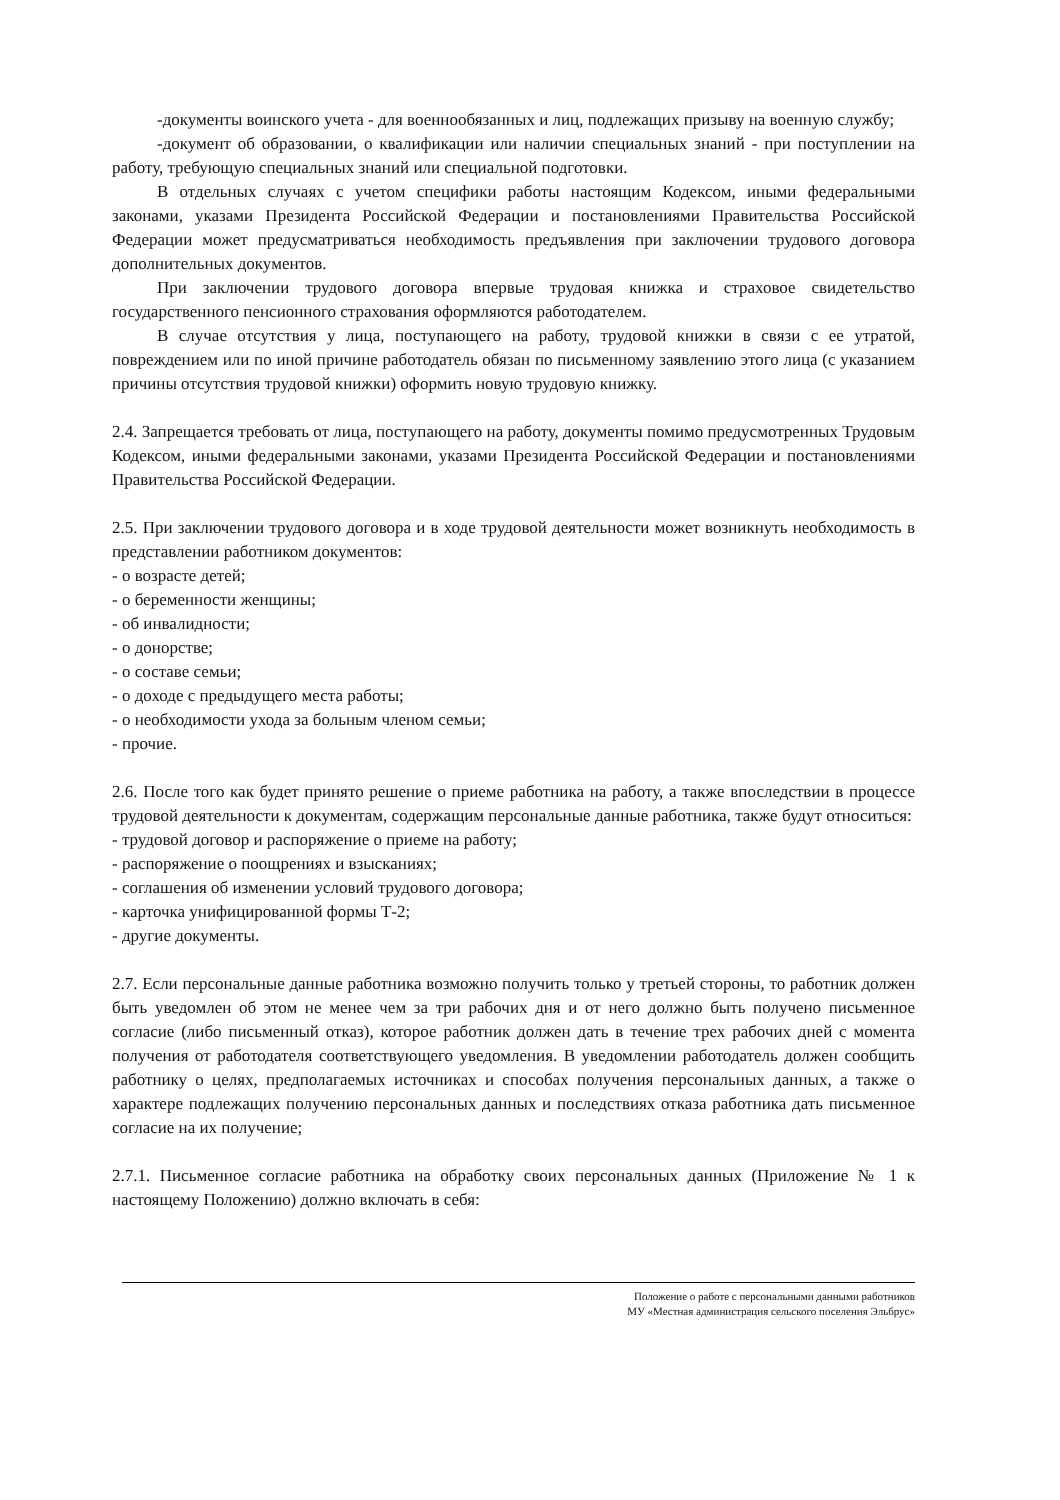-документы воинского учета - для военнообязанных и лиц, подлежащих призыву на военную службу;
-документ об образовании, о квалификации или наличии специальных знаний - при поступлении на работу, требующую специальных знаний или специальной подготовки.
В отдельных случаях с учетом специфики работы настоящим Кодексом, иными федеральными законами, указами Президента Российской Федерации и постановлениями Правительства Российской Федерации может предусматриваться необходимость предъявления при заключении трудового договора дополнительных документов.
При заключении трудового договора впервые трудовая книжка и страховое свидетельство государственного пенсионного страхования оформляются работодателем.
В случае отсутствия у лица, поступающего на работу, трудовой книжки в связи с ее утратой, повреждением или по иной причине работодатель обязан по письменному заявлению этого лица (с указанием причины отсутствия трудовой книжки) оформить новую трудовую книжку.
2.4. Запрещается требовать от лица, поступающего на работу, документы помимо предусмотренных Трудовым Кодексом, иными федеральными законами, указами Президента Российской Федерации и постановлениями Правительства Российской Федерации.
2.5. При заключении трудового договора и в ходе трудовой деятельности может возникнуть необходимость в представлении работником документов:
- о возрасте детей;
- о беременности женщины;
- об инвалидности;
- о донорстве;
- о составе семьи;
- о доходе с предыдущего места работы;
- о необходимости ухода за больным членом семьи;
- прочие.
2.6. После того как будет принято решение о приеме работника на работу, а также впоследствии в процессе трудовой деятельности к документам, содержащим персональные данные работника, также будут относиться:
- трудовой договор и распоряжение о приеме на работу;
- распоряжение о поощрениях и взысканиях;
- соглашения об изменении условий трудового договора;
- карточка унифицированной формы Т-2;
- другие документы.
2.7. Если персональные данные работника возможно получить только у третьей стороны, то работник должен быть уведомлен об этом не менее чем за три рабочих дня и от него должно быть получено письменное согласие (либо письменный отказ), которое работник должен дать в течение трех рабочих дней с момента получения от работодателя соответствующего уведомления. В уведомлении работодатель должен сообщить работнику о целях, предполагаемых источниках и способах получения персональных данных, а также о характере подлежащих получению персональных данных и последствиях отказа работника дать письменное согласие на их получение;
2.7.1. Письменное согласие работника на обработку своих персональных данных (Приложение № 1 к настоящему Положению) должно включать в себя:
Положение о работе с персональными данными работников
МУ «Местная администрация сельского поселения Эльбрус»